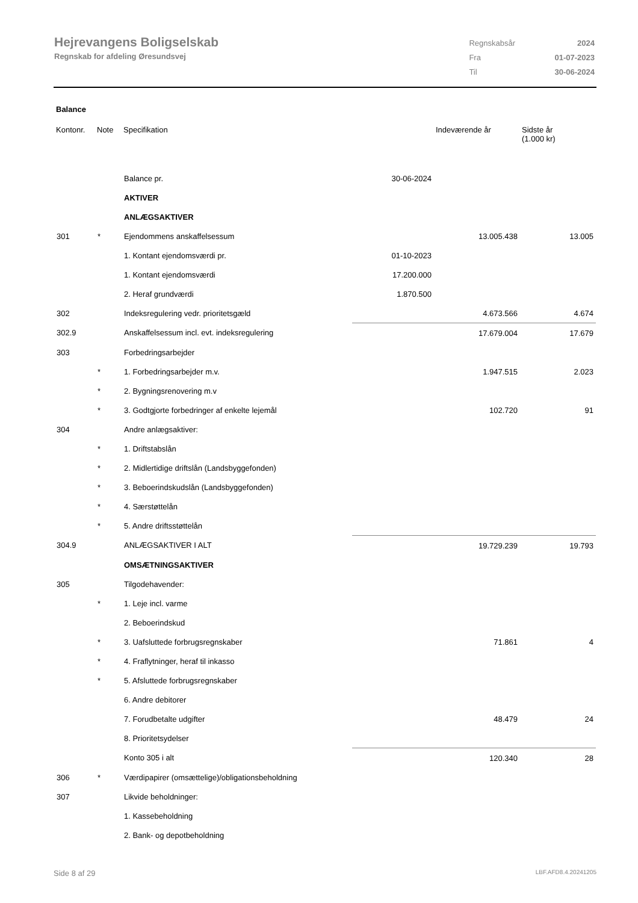Hejrevangens Boligselskab
Regnskab for afdeling Øresundsvej
| Regnskabsår | 2024 |
| Fra | 01-07-2023 |
| Til | 30-06-2024 |
Balance
| Kontonr. | Note | Specifikation | | Indeværende år | Sidste år (1.000 kr) |
| --- | --- | --- | --- | --- | --- |
| | | Balance pr. | 30-06-2024 | | |
| | | AKTIVER | | | |
| | | ANLÆGSAKTIVER | | | |
| 301 | * | Ejendommens anskaffelsessum | | 13.005.438 | 13.005 |
| | | 1. Kontant ejendomsværdi pr. | 01-10-2023 | | |
| | | 1. Kontant ejendomsværdi | 17.200.000 | | |
| | | 2. Heraf grundværdi | 1.870.500 | | |
| 302 | | Indeksregulering vedr. prioritetsgæld | | 4.673.566 | 4.674 |
| 302.9 | | Anskaffelsessum incl. evt. indeksregulering | | 17.679.004 | 17.679 |
| 303 | | Forbedringsarbejder | | | |
| | * | 1. Forbedringsarbejder m.v. | | 1.947.515 | 2.023 |
| | * | 2. Bygningsrenovering m.v | | | |
| | * | 3. Godtgjorte forbedringer af enkelte lejemål | | 102.720 | 91 |
| 304 | | Andre anlægsaktiver: | | | |
| | * | 1. Driftstabslån | | | |
| | * | 2. Midlertidige driftslån (Landsbyggefonden) | | | |
| | * | 3. Beboerindskudslån (Landsbyggefonden) | | | |
| | * | 4. Særstøttelån | | | |
| | * | 5. Andre driftsstøttelån | | | |
| 304.9 | | ANLÆGSAKTIVER I ALT | | 19.729.239 | 19.793 |
| | | OMSÆTNINGSAKTIVER | | | |
| 305 | | Tilgodehavender: | | | |
| | * | 1. Leje incl. varme | | | |
| | | 2. Beboerindskud | | | |
| | * | 3. Uafsluttede forbrugsregnskaber | | 71.861 | 4 |
| | * | 4. Fraflytninger, heraf til inkasso | | | |
| | * | 5. Afsluttede forbrugsregnskaber | | | |
| | | 6. Andre debitorer | | | |
| | | 7. Forudbetalte udgifter | | 48.479 | 24 |
| | | 8. Prioritetsydelser | | | |
| | | Konto 305 i alt | | 120.340 | 28 |
| 306 | * | Værdipapirer (omsættelige)/obligationsbeholdning | | | |
| 307 | | Likvide beholdninger: | | | |
| | | 1. Kassebeholdning | | | |
| | | 2. Bank- og depotbeholdning | | | |
Side 8 af 29 LBF.AFD8.4.20241205